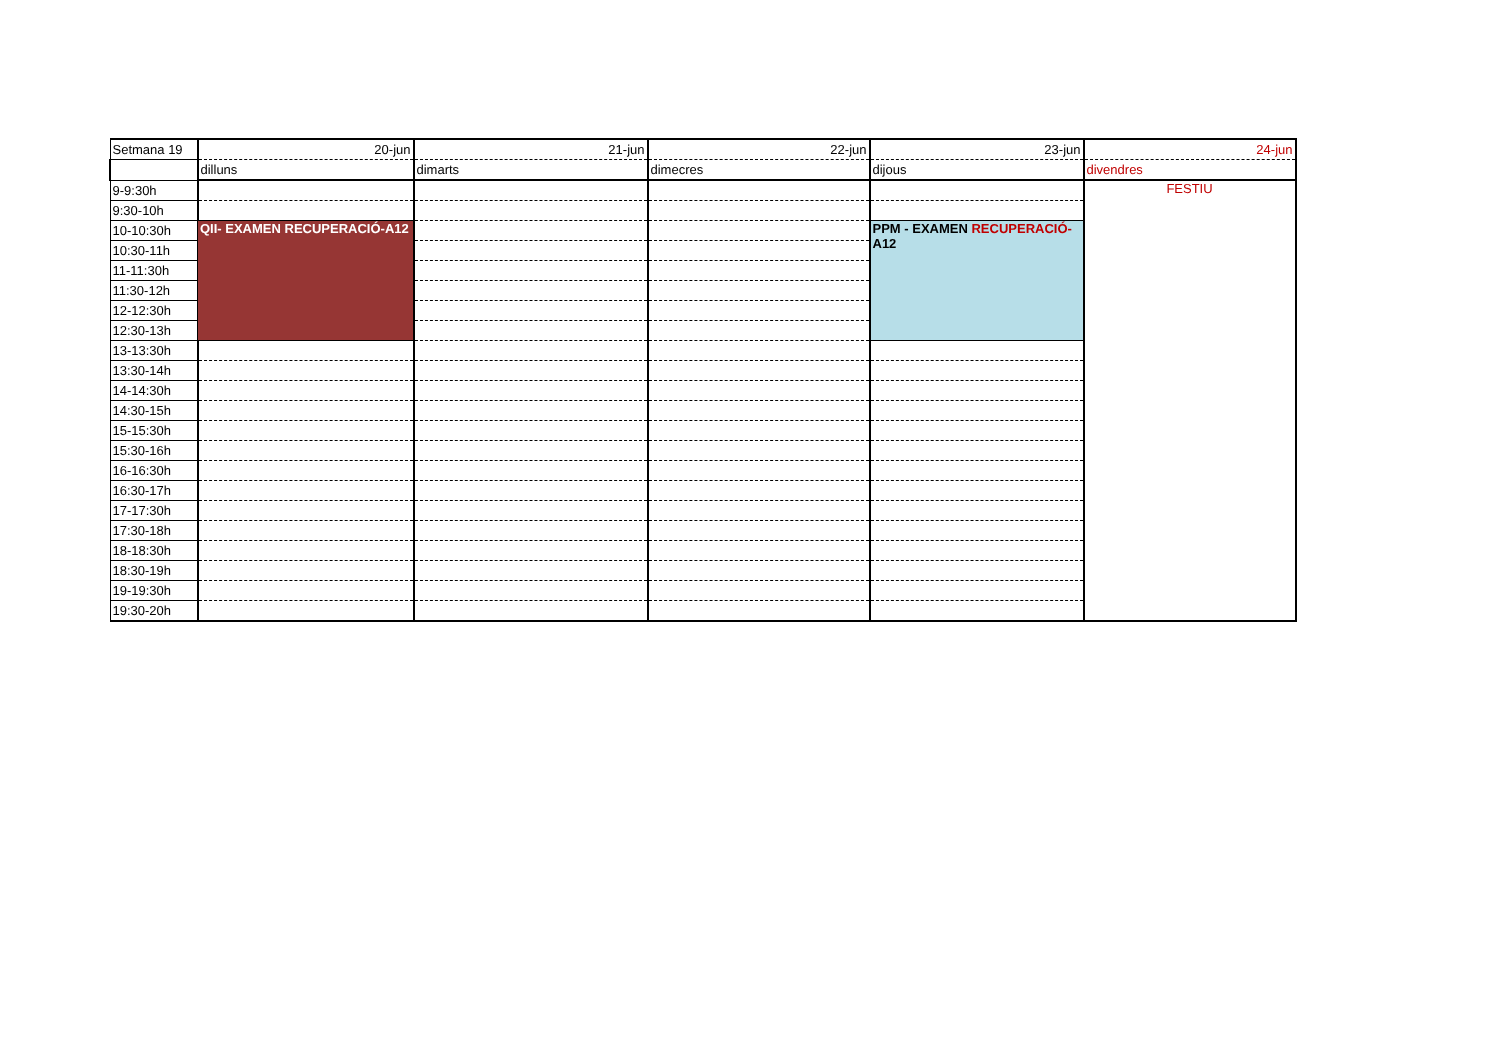| Setmana 19 | 20-jun | 21-jun | 22-jun | 23-jun | 24-jun |
| | dilluns | dimarts | dimecres | dijous | divendres |
| 9-9:30h | | | | | FESTIU |
| 9:30-10h | | | | | |
| 10-10:30h | QII- EXAMEN RECUPERACIÓ-A12 | | | PPM - EXAMEN RECUPERACIÓ- A12 | |
| 10:30-11h | | | | | |
| 11-11:30h | | | | | |
| 11:30-12h | | | | | |
| 12-12:30h | | | | | |
| 12:30-13h | | | | | |
| 13-13:30h | | | | | |
| 13:30-14h | | | | | |
| 14-14:30h | | | | | |
| 14:30-15h | | | | | |
| 15-15:30h | | | | | |
| 15:30-16h | | | | | |
| 16-16:30h | | | | | |
| 16:30-17h | | | | | |
| 17-17:30h | | | | | |
| 17:30-18h | | | | | |
| 18-18:30h | | | | | |
| 18:30-19h | | | | | |
| 19-19:30h | | | | | |
| 19:30-20h | | | | | |